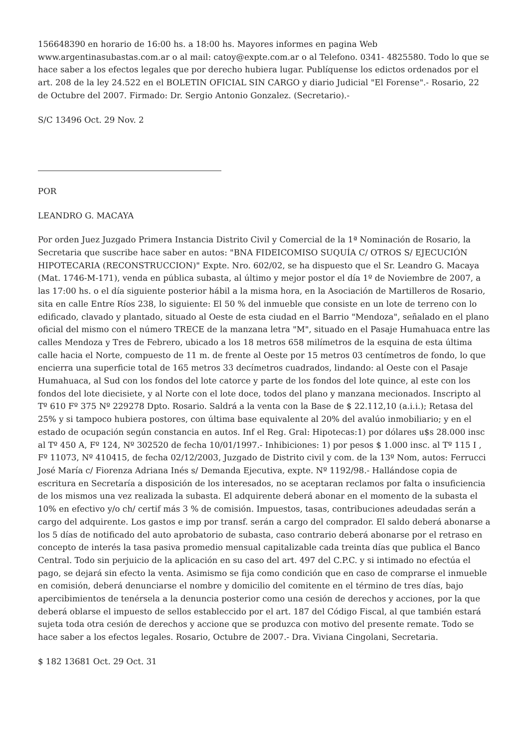156648390 en horario de 16:00 hs. a 18:00 hs. Mayores informes en pagina Web www.argentinasubastas.com.ar o al mail: catoy@expte.com.ar o al Telefono. 0341- 4825580. Todo lo que se hace saber a los efectos legales que por derecho hubiera lugar. Publíquense los edictos ordenados por el art. 208 de la ley 24.522 en el BOLETIN OFICIAL SIN CARGO y diario Judicial "El Forense".- Rosario, 22 de Octubre del 2007. Firmado: Dr. Sergio Antonio Gonzalez. (Secretario).-
S/C 13496 Oct. 29 Nov. 2
POR
LEANDRO G. MACAYA
Por orden Juez Juzgado Primera Instancia Distrito Civil y Comercial de la 1ª Nominación de Rosario, la Secretaria que suscribe hace saber en autos: "BNA FIDEICOMISO SUQUÍA C/ OTROS S/ EJECUCIÓN HIPOTECARIA (RECONSTRUCCION)" Expte. Nro. 602/02, se ha dispuesto que el Sr. Leandro G. Macaya (Mat. 1746-M-171), venda en pública subasta, al último y mejor postor el día 1º de Noviembre de 2007, a las 17:00 hs. o el día siguiente posterior hábil a la misma hora, en la Asociación de Martilleros de Rosario, sita en calle Entre Ríos 238, lo siguiente: El 50 % del inmueble que consiste en un lote de terreno con lo edificado, clavado y plantado, situado al Oeste de esta ciudad en el Barrio "Mendoza", señalado en el plano oficial del mismo con el número TRECE de la manzana letra "M", situado en el Pasaje Humahuaca entre las calles Mendoza y Tres de Febrero, ubicado a los 18 metros 658 milímetros de la esquina de esta última calle hacia el Norte, compuesto de 11 m. de frente al Oeste por 15 metros 03 centímetros de fondo, lo que encierra una superficie total de 165 metros 33 decímetros cuadrados, lindando: al Oeste con el Pasaje Humahuaca, al Sud con los fondos del lote catorce y parte de los fondos del lote quince, al este con los fondos del lote diecisiete, y al Norte con el lote doce, todos del plano y manzana mecionados. Inscripto al Tº 610 Fº 375 Nº 229278 Dpto. Rosario. Saldrá a la venta con la Base de $ 22.112,10 (a.i.i.); Retasa del 25% y si tampoco hubiera postores, con última base equivalente al 20% del avalúo inmobiliario; y en el estado de ocupación según constancia en autos. Inf el Reg. Gral: Hipotecas:1) por dólares u$s 28.000 insc al Tº 450 A, Fº 124, Nº 302520 de fecha 10/01/1997.- Inhibiciones: 1) por pesos $ 1.000 insc. al Tº 115 I , Fº 11073, Nº 410415, de fecha 02/12/2003, Juzgado de Distrito civil y com. de la 13º Nom, autos: Ferrucci José María c/ Fiorenza Adriana Inés s/ Demanda Ejecutiva, expte. Nº 1192/98.- Hallándose copia de escritura en Secretaría a disposición de los interesados, no se aceptaran reclamos por falta o insuficiencia de los mismos una vez realizada la subasta. El adquirente deberá abonar en el momento de la subasta el 10% en efectivo y/o ch/ certif más 3 % de comisión. Impuestos, tasas, contribuciones adeudadas serán a cargo del adquirente. Los gastos e imp por transf. serán a cargo del comprador. El saldo deberá abonarse a los 5 días de notificado del auto aprobatorio de subasta, caso contrario deberá abonarse por el retraso en concepto de interés la tasa pasiva promedio mensual capitalizable cada treinta días que publica el Banco Central. Todo sin perjuicio de la aplicación en su caso del art. 497 del C.P.C. y si intimado no efectúa el pago, se dejará sin efecto la venta. Asimismo se fija como condición que en caso de comprarse el inmueble en comisión, deberá denunciarse el nombre y domicilio del comitente en el término de tres días, bajo apercibimientos de tenérsela a la denuncia posterior como una cesión de derechos y acciones, por la que deberá oblarse el impuesto de sellos estableccido por el art. 187 del Código Fiscal, al que también estará sujeta toda otra cesión de derechos y accione que se produzca con motivo del presente remate. Todo se hace saber a los efectos legales. Rosario, Octubre de 2007.- Dra. Viviana Cingolani, Secretaria.
$ 182 13681 Oct. 29 Oct. 31